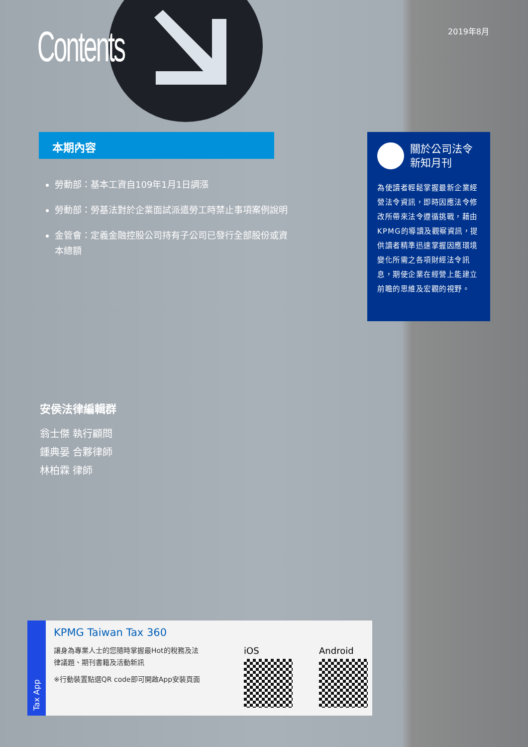Contents 2019年8月
本期內容
勞動部：基本工資自109年1月1日調漲
勞動部：勞基法對於企業面試派遣勞工時禁止事項案例說明
金管會：定義金融控股公司持有子公司已發行全部股份或資本總額
關於公司法令
新知月刊
為使讀者輕鬆掌握最新企業經營法令資訊，即時因應法令修改所帶來法令遵循挑戰，藉由KPMG的導讀及觀察資訊，提供讀者精準迅速掌握因應環境變化所需之各項財經法令訊息，期使企業在經營上能建立前瞻的思維及宏觀的視野。
安侯法律編輯群
翁士傑 執行顧問
鍾典晏 合夥律師
林柏霖 律師
Tax App
KPMG Taiwan Tax 360
讓身為專業人士的您隨時掌握最Hot的稅務及法律議題、期刊書籍及活動新訊
※行動裝置點選QR code即可開啟App安裝頁面
iOS Android